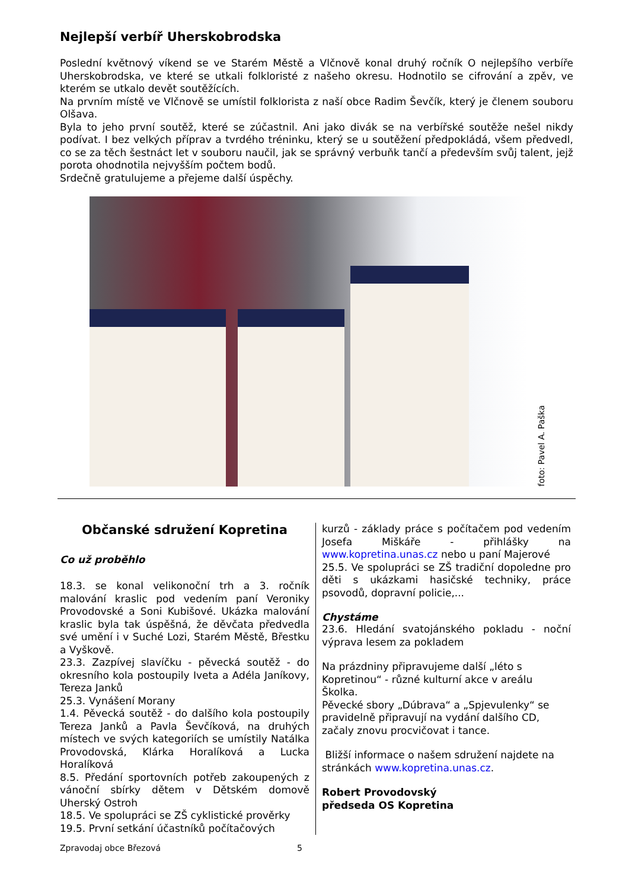Nejlepší verbíř Uherskobrodska
Poslední květnový víkend se ve Starém Městě a Vlčnově konal druhý ročník O nejlepšího verbíře Uherskobrodska, ve které se utkali folkloristé z našeho okresu. Hodnotilo se cifrování a zpěv, ve kterém se utkalo devět soutěžících.
Na prvním místě ve Vlčnově se umístil folklorista z naší obce Radim Ševčík, který je členem souboru Olšava.
Byla to jeho první soutěž, které se zúčastnil. Ani jako divák se na verbířské soutěže nešel nikdy podívat. I bez velkých příprav a tvrdého tréninku, který se u soutěžení předpokládá, všem předvedl, co se za těch šestnáct let v souboru naučil, jak se správný verbuňk tančí a především svůj talent, jejž porota ohodnotila nejvyšším počtem bodů.
Srdečně gratulujeme a přejeme další úspěchy.
foto: Pavel A. Paška
Občanské sdružení Kopretina
Co už proběhlo
18.3. se konal velikonoční trh a 3. ročník malování kraslic pod vedením paní Veroniky Provodovské a Soni Kubišové. Ukázka malování kraslic byla tak úspěšná, že děvčata předvedla své umění i v Suché Lozi, Starém Městě, Břestku a Vyškově.
23.3. Zazpívej slavíčku - pěvecká soutěž - do okresního kola postoupily Iveta a Adéla Janíkovy, Tereza Janků
25.3. Vynášení Morany
1.4. Pěvecká soutěž - do dalšího kola postoupily Tereza Janků a Pavla Ševčíková, na druhých místech ve svých kategoriích se umístily Natálka Provodovská, Klárka Horalíková a Lucka Horalíková
8.5. Předání sportovních potřeb zakoupených z vánoční sbírky dětem v Dětském domově Uherský Ostroh
18.5. Ve spolupráci se ZŠ cyklistické prověrky
19.5. První setkání účastníků počítačových
kurzů - základy práce s počítačem pod vedením Josefa Miškáře - přihlášky na www.kopretina.unas.cz nebo u paní Majerové
25.5. Ve spolupráci se ZŠ tradiční dopoledne pro děti s ukázkami hasičské techniky, práce psovodů, dopravní policie,...
Chystáme
23.6. Hledání svatojánského pokladu - noční výprava lesem za pokladem
Na prázdniny připravujeme další „léto s Kopretinou“ - různé kulturní akce v areálu Školka.
Pěvecké sbory „Dúbrava“ a „Spjevulenky“ se pravidelně připravují na vydání dalšího CD, začaly znovu procvičovat i tance.
Bližší informace o našem sdružení najdete na stránkách www.kopretina.unas.cz.
Robert Provodovský
předseda OS Kopretina
Zpravodaj obce Březová 5